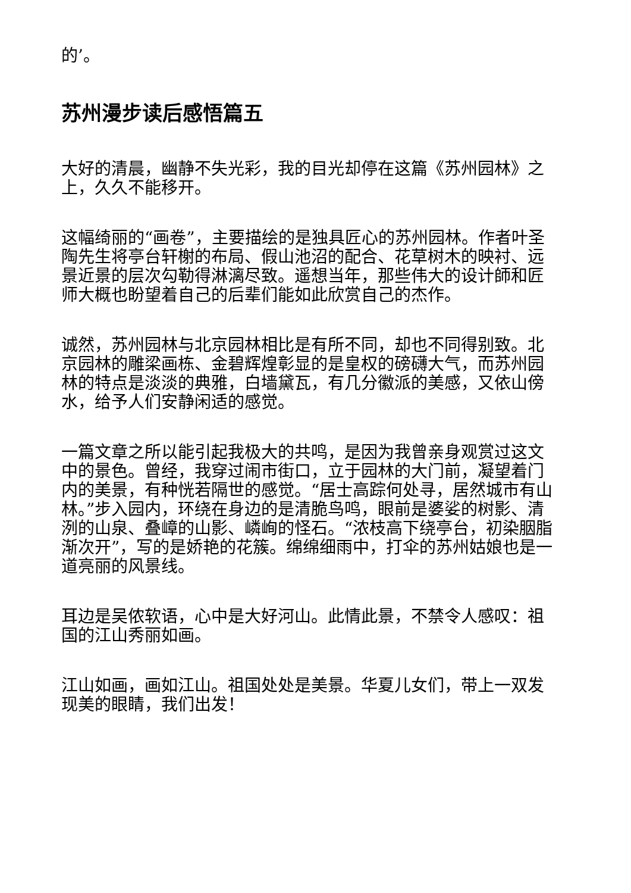的’。
苏州漫步读后感悟篇五
大好的清晨，幽静不失光彩，我的目光却停在这篇《苏州园林》之上，久久不能移开。
这幅绮丽的“画卷”，主要描绘的是独具匠心的苏州园林。作者叶圣陶先生将亭台轩榭的布局、假山池沼的配合、花草树木的映衬、远景近景的层次勾勒得淋漓尽致。遥想当年，那些伟大的设计師和匠师大概也盼望着自己的后辈们能如此欣赏自己的杰作。
诚然，苏州园林与北京园林相比是有所不同，却也不同得别致。北京园林的雕梁画栋、金碧辉煌彰显的是皇权的磅礴大气，而苏州园林的特点是淡淡的典雅，白墙黛瓦，有几分徽派的美感，又依山傍水，给予人们安静闲适的感觉。
一篇文章之所以能引起我极大的共鸣，是因为我曾亲身观赏过这文中的景色。曾经，我穿过闹市街口，立于园林的大门前，凝望着门内的美景，有种恍若隔世的感觉。“居士高踪何处寻，居然城市有山林。”步入园内，环绕在身边的是清脆鸟鸣，眼前是婆娑的树影、清洌的山泉、叠嶂的山影、嶙峋的怪石。“浓枝高下绕亭台，初染胭脂渐次开”，写的是娇艳的花簇。绵绵细雨中，打伞的苏州姑娘也是一道亮丽的风景线。
耳边是吴侬软语，心中是大好河山。此情此景，不禁令人感叹：祖国的江山秀丽如画。
江山如画，画如江山。祖国处处是美景。华夏儿女们，带上一双发现美的眼睛，我们出发！